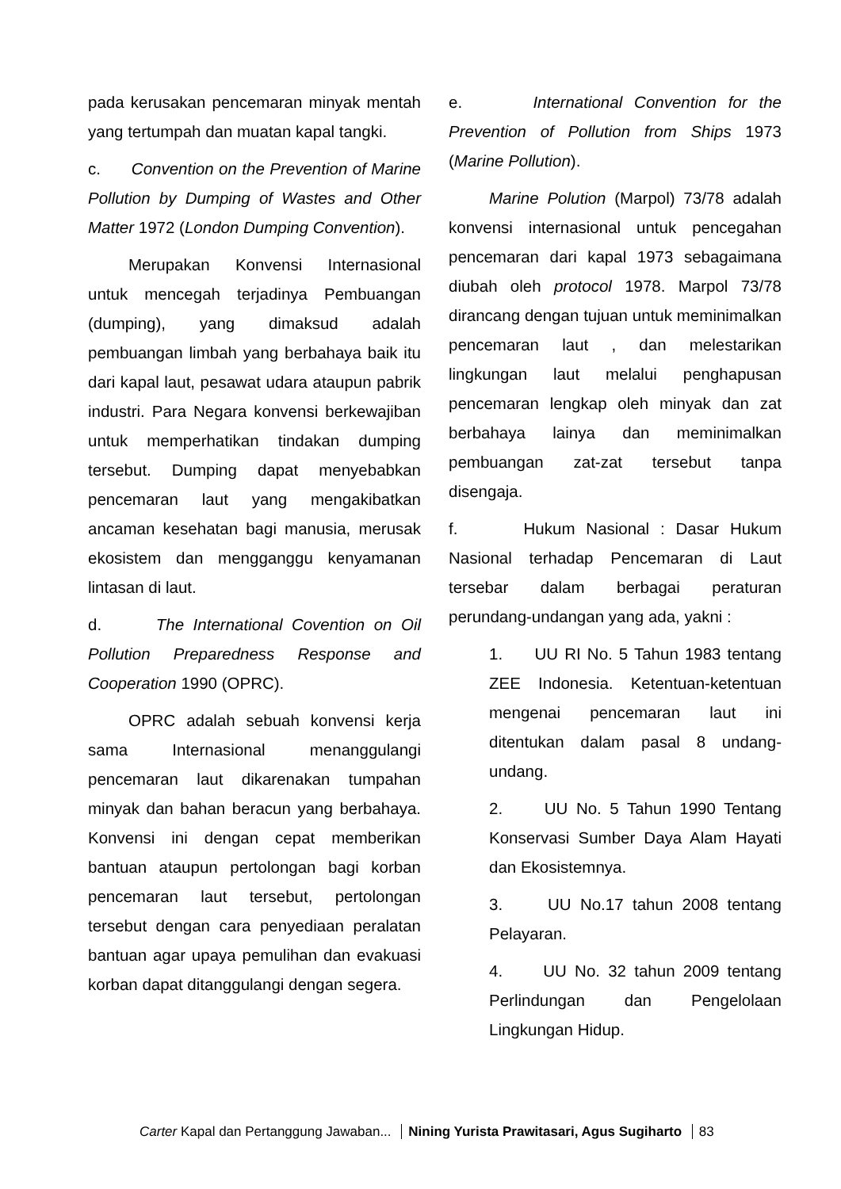pada kerusakan pencemaran minyak mentah yang tertumpah dan muatan kapal tangki.
c. Convention on the Prevention of Marine Pollution by Dumping of Wastes and Other Matter 1972 (London Dumping Convention).
Merupakan Konvensi Internasional untuk mencegah terjadinya Pembuangan (dumping), yang dimaksud adalah pembuangan limbah yang berbahaya baik itu dari kapal laut, pesawat udara ataupun pabrik industri. Para Negara konvensi berkewajiban untuk memperhatikan tindakan dumping tersebut. Dumping dapat menyebabkan pencemaran laut yang mengakibatkan ancaman kesehatan bagi manusia, merusak ekosistem dan mengganggu kenyamanan lintasan di laut.
d. The International Covention on Oil Pollution Preparedness Response and Cooperation 1990 (OPRC).
OPRC adalah sebuah konvensi kerja sama Internasional menanggulangi pencemaran laut dikarenakan tumpahan minyak dan bahan beracun yang berbahaya. Konvensi ini dengan cepat memberikan bantuan ataupun pertolongan bagi korban pencemaran laut tersebut, pertolongan tersebut dengan cara penyediaan peralatan bantuan agar upaya pemulihan dan evakuasi korban dapat ditanggulangi dengan segera.
e. International Convention for the Prevention of Pollution from Ships 1973 (Marine Pollution).
Marine Polution (Marpol) 73/78 adalah konvensi internasional untuk pencegahan pencemaran dari kapal 1973 sebagaimana diubah oleh protocol 1978. Marpol 73/78 dirancang dengan tujuan untuk meminimalkan pencemaran laut , dan melestarikan lingkungan laut melalui penghapusan pencemaran lengkap oleh minyak dan zat berbahaya lainya dan meminimalkan pembuangan zat-zat tersebut tanpa disengaja.
f. Hukum Nasional : Dasar Hukum Nasional terhadap Pencemaran di Laut tersebar dalam berbagai peraturan perundang-undangan yang ada, yakni :
1. UU RI No. 5 Tahun 1983 tentang ZEE Indonesia. Ketentuan-ketentuan mengenai pencemaran laut ini ditentukan dalam pasal 8 undang-undang.
2. UU No. 5 Tahun 1990 Tentang Konservasi Sumber Daya Alam Hayati dan Ekosistemnya.
3. UU No.17 tahun 2008 tentang Pelayaran.
4. UU No. 32 tahun 2009 tentang Perlindungan dan Pengelolaan Lingkungan Hidup.
Carter Kapal dan Pertanggung Jawaban... Nining Yurista Prawitasari, Agus Sugiharto 83